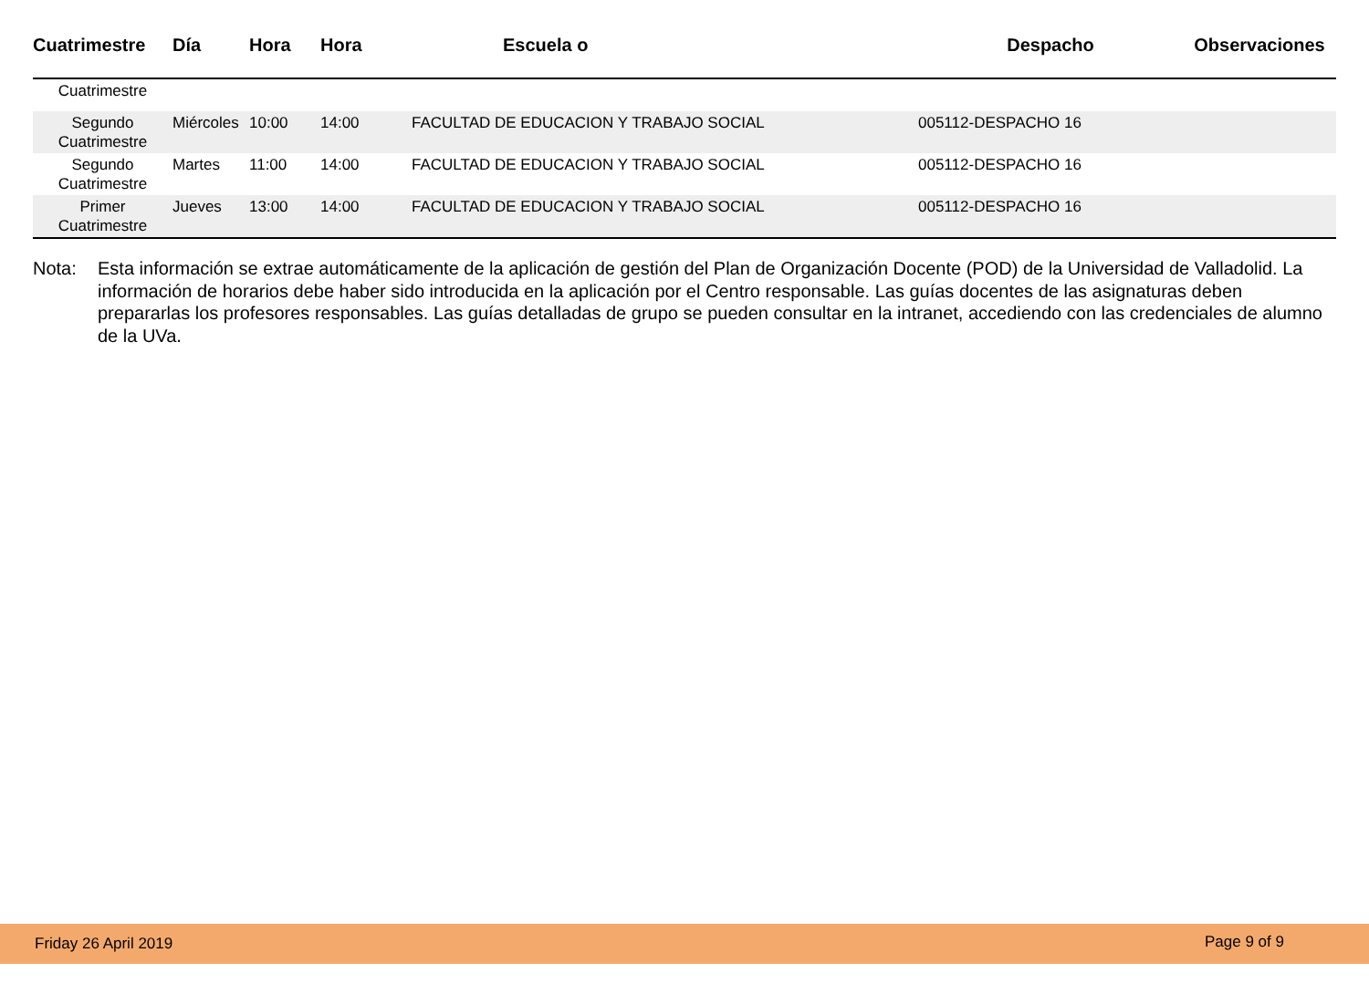| Cuatrimestre | Día | Hora | Hora | Escuela o | Despacho | Observaciones |
| --- | --- | --- | --- | --- | --- | --- |
| Cuatrimestre | | | | | | |
| Segundo Cuatrimestre | Miércoles | 10:00 | 14:00 | FACULTAD DE EDUCACION Y TRABAJO SOCIAL | 005112-DESPACHO 16 | |
| Segundo Cuatrimestre | Martes | 11:00 | 14:00 | FACULTAD DE EDUCACION Y TRABAJO SOCIAL | 005112-DESPACHO 16 | |
| Primer Cuatrimestre | Jueves | 13:00 | 14:00 | FACULTAD DE EDUCACION Y TRABAJO SOCIAL | 005112-DESPACHO 16 | |
Nota: Esta información se extrae automáticamente de la aplicación de gestión del Plan de Organización Docente (POD) de la Universidad de Valladolid. La información de horarios debe haber sido introducida en la aplicación por el Centro responsable. Las guías docentes de las asignaturas deben prepararlas los profesores responsables. Las guías detalladas de grupo se pueden consultar en la intranet, accediendo con las credenciales de alumno de la UVa.
Friday 26 April 2019 Page 9 of 9